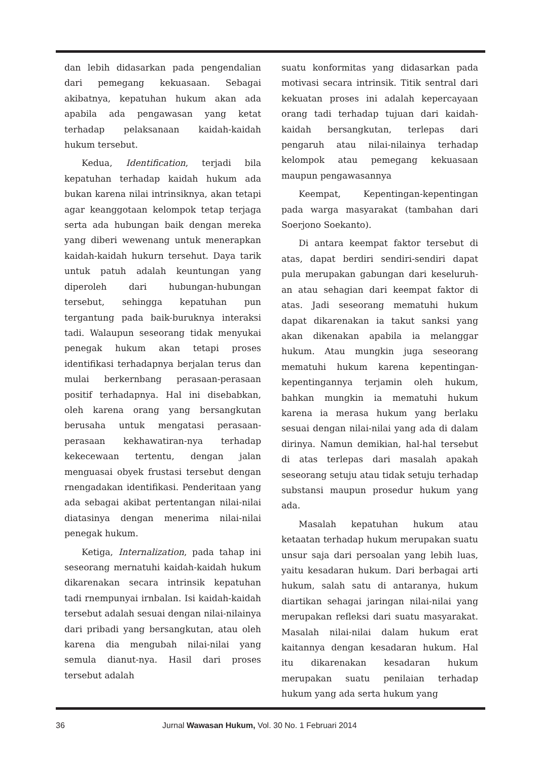dan lebih didasarkan pada pengendalian dari pemegang kekuasaan. Sebagai akibatnya, kepatuhan hukum akan ada apabila ada pengawasan yang ketat terhadap pelaksanaan kaidah-kaidah hukum tersebut.
Kedua, Identification, terjadi bila kepatuhan terhadap kaidah hukum ada bukan karena nilai intrinsiknya, akan tetapi agar keanggotaan kelompok tetap terjaga serta ada hubungan baik dengan mereka yang diberi wewenang untuk menerapkan kaidah-kaidah hukurn tersehut. Daya tarik untuk patuh adalah keuntungan yang diperoleh dari hubungan-hubungan tersebut, sehingga kepatuhan pun tergantung pada baik-buruknya interaksi tadi. Walaupun seseorang tidak menyukai penegak hukum akan tetapi proses identifikasi terhadapnya berjalan terus dan mulai berkernbang perasaan-perasaan positif terhadapnya. Hal ini disebabkan, oleh karena orang yang bersangkutan berusaha untuk mengatasi perasaan-perasaan kekhawatiran-nya terhadap kekecewaan tertentu, dengan jalan menguasai obyek frustasi tersebut dengan rnengadakan identifikasi. Penderitaan yang ada sebagai akibat pertentangan nilai-nilai diatasinya dengan menerima nilai-nilai penegak hukum.
Ketiga, Internalization, pada tahap ini seseorang mernatuhi kaidah-kaidah hukum dikarenakan secara intrinsik kepatuhan tadi rnempunyai irnbalan. Isi kaidah-kaidah tersebut adalah sesuai dengan nilai-nilainya dari pribadi yang bersangkutan, atau oleh karena dia mengubah nilai-nilai yang semula dianut-nya. Hasil dari proses tersebut adalah
suatu konformitas yang didasarkan pada motivasi secara intrinsik. Titik sentral dari kekuatan proses ini adalah kepercayaan orang tadi terhadap tujuan dari kaidah-kaidah bersangkutan, terlepas dari pengaruh atau nilai-nilainya terhadap kelompok atau pemegang kekuasaan maupun pengawasannya
Keempat, Kepentingan-kepentingan pada warga masyarakat (tambahan dari Soerjono Soekanto).
Di antara keempat faktor tersebut di atas, dapat berdiri sendiri-sendiri dapat pula merupakan gabungan dari keseluruh-an atau sehagian dari keempat faktor di atas. Jadi seseorang mematuhi hukum dapat dikarenakan ia takut sanksi yang akan dikenakan apabila ia melanggar hukum. Atau mungkin juga seseorang mematuhi hukum karena kepentingan-kepentingannya terjamin oleh hukum, bahkan mungkin ia mematuhi hukum karena ia merasa hukum yang berlaku sesuai dengan nilai-nilai yang ada di dalam dirinya. Namun demikian, hal-hal tersebut di atas terlepas dari masalah apakah seseorang setuju atau tidak setuju terhadap substansi maupun prosedur hukum yang ada.
Masalah kepatuhan hukum atau ketaatan terhadap hukum merupakan suatu unsur saja dari persoalan yang lebih luas, yaitu kesadaran hukum. Dari berbagai arti hukum, salah satu di antaranya, hukum diartikan sehagai jaringan nilai-nilai yang merupakan refleksi dari suatu masyarakat. Masalah nilai-nilai dalam hukum erat kaitannya dengan kesadaran hukum. Hal itu dikarenakan kesadaran hukum merupakan suatu penilaian terhadap hukum yang ada serta hukum yang
36 Jurnal Wawasan Hukum, Vol. 30 No. 1 Februari 2014